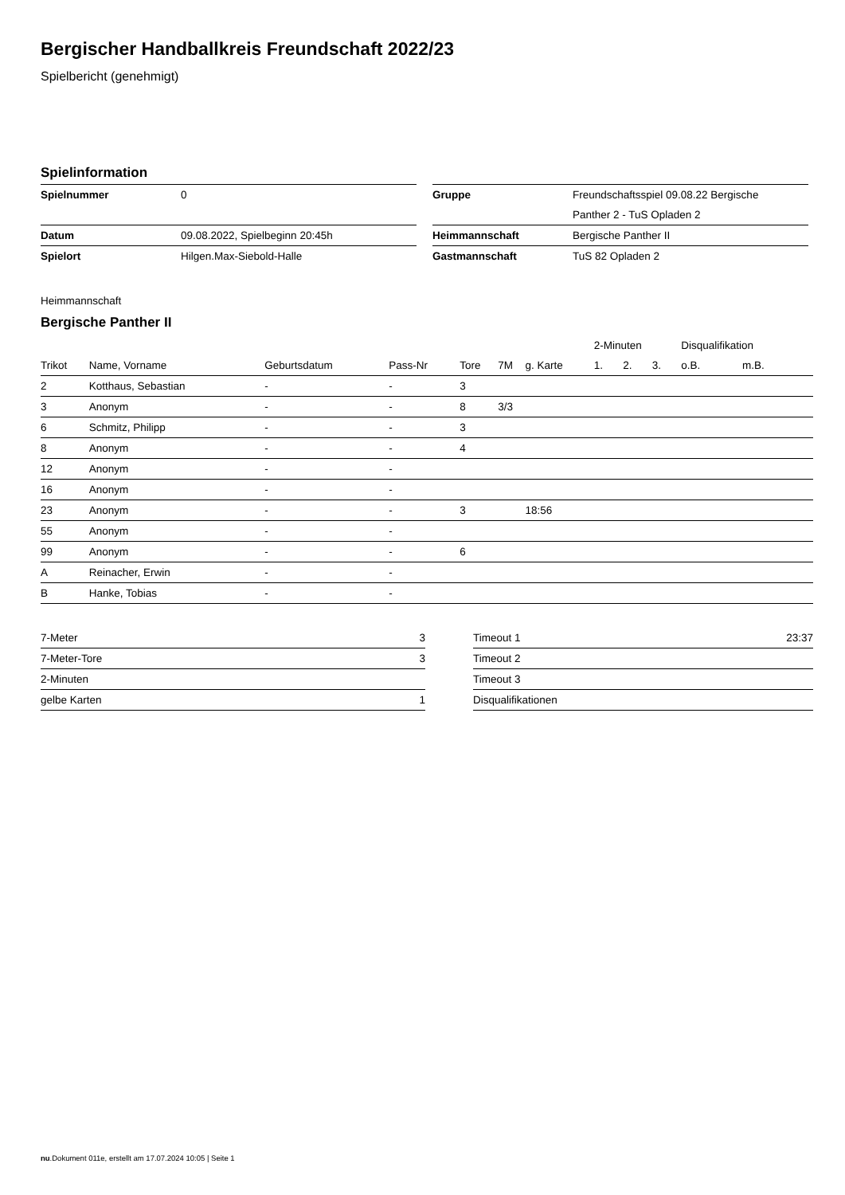Bergischer Handballkreis Freundschaft 2022/23
Spielbericht (genehmigt)
Spielinformation
| Spielnummer | 0 |
| Datum | 09.08.2022, Spielbeginn 20:45h |
| Spielort | Hilgen.Max-Siebold-Halle |
| Gruppe | Freundschaftsspiel 09.08.22 Bergische |
| | Panther 2 - TuS Opladen 2 |
| Heimmannschaft | Bergische Panther II |
| Gastmannschaft | TuS 82 Opladen 2 |
Heimmannschaft
Bergische Panther II
| | | | | | | | 2-Minuten | | | Disqualifikation | |
| --- | --- | --- | --- | --- | --- | --- | --- | --- | --- | --- | --- |
| Trikot | Name, Vorname | Geburtsdatum | Pass-Nr | Tore | 7M | g. Karte | 1. | 2. | 3. | o.B. | m.B. |
| 2 | Kotthaus, Sebastian | - | - | 3 | | | | | | | |
| 3 | Anonym | - | - | 8 | 3/3 | | | | | | |
| 6 | Schmitz, Philipp | - | - | 3 | | | | | | | |
| 8 | Anonym | - | - | 4 | | | | | | | |
| 12 | Anonym | - | - | | | | | | | | |
| 16 | Anonym | - | - | | | | | | | | |
| 23 | Anonym | - | - | 3 | | 18:56 | | | | | |
| 55 | Anonym | - | - | | | | | | | | |
| 99 | Anonym | - | - | 6 | | | | | | | |
| A | Reinacher, Erwin | - | - | | | | | | | | |
| B | Hanke, Tobias | - | - | | | | | | | | |
| 7-Meter | 3 |
| 7-Meter-Tore | 3 |
| 2-Minuten | |
| gelbe Karten | 1 |
| Timeout 1 | 23:37 |
| Timeout 2 | |
| Timeout 3 | |
| Disqualifikationen | |
nu.Dokument 011e, erstellt am 17.07.2024 10:05 | Seite 1